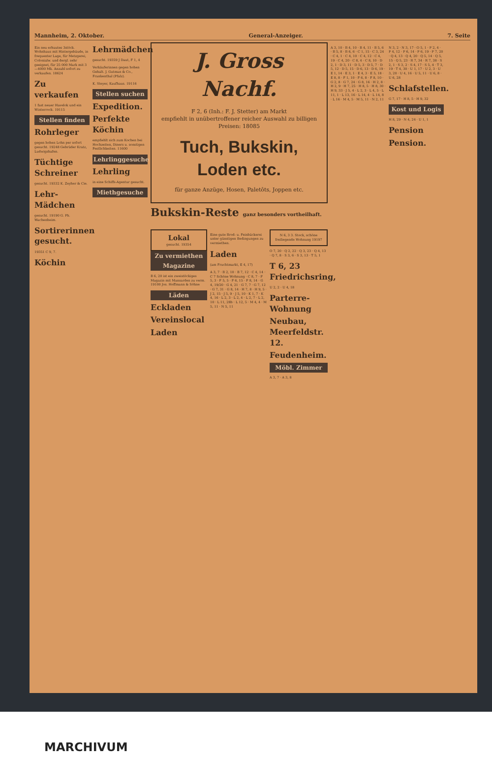Mannheim, 2. Oktober. General-Anzeiger. 7. Seite
Ein neu erbautes 3stöck. Wohnhaus mit Hintergebäude, in frequenter Lage, für Metzgerei, Colonialw. und dergl. sehr geeignet, für 25 000 Mark mit 3—4000 Mk. Anzahl sofort zu verkaufen. 18624
Zu verkaufen
1 fast neuer Havelok und ein Winterrock. 19115
Stellen finden
Rohrleger
gegen hohen Lohn per sofort gesucht. 19248 Gebrüder Kratz, Ludwigshafen.
Tüchtige Schreiner
gesucht. 19332 K. Zeyher & Cie.
Lehr-Mädchen
gesucht. 19190 G. Ph. Wachenheim.
Sortirerinnen gesucht.
19351 C 9, 7.
Köchin
Lehrmädchen
gesucht. 19359 J Daut, F 1, 4
Verkäuferinnen gegen hohen Gehalt. J. Gutman & Co., Frankenthal (Pfalz).
K. Steyer, Kaufhaus. 19116
Stellen suchen
Expedition.
Perfekte Köchin
empfiehlt sich zum Kochen bei Hochzeiten, Diners u. sonstigen Festlichkeiten. 11600
Lehrlinggesuche
Lehrling
in eine Schiffs-Agentur gesucht.
Miethgesuche
J. Gross Nachf.
F 2, 6 (Inh.: F. J. Stetter) am Markt
empfiehlt in unübertroffener reicher Auswahl zu billigen Preisen: 18085
Tuch, Bukskin, Loden etc.
für ganze Anzüge, Hosen, Paletôts, Joppen etc.
Bukskin-Reste ganz besonders vortheilhaft.
Lokal
gesucht. 19354
Zu vermiethen
Magazine
B 6, 20 ist ein zweistöckiges Magazin mit Mansarden zu verm. 19100 Jos. Hoffmann & Söhne
Läden
Eckladen
Vereinslocal
Laden
Eine gute Brod- u. Feinbäckerei unter günstigen Bedingungen zu vermiethen.
Laden
(am Fruchtmarkt, E 4, 17)
A 3, 7 · B 2, 10 · B 7, 12 · C 4, 14 · C 7 Schöne Wohnung · C 8, 7 · F 5, 3 · F 5, 5 · F 6, 15 · F 8, 14 · G 4, 19/20 · G 4, 21 · G 7, 7 · G 7, 12 · G 7, 31 · G 8, 14 · H 7, 8 · H 9, 5 · J 2, 15 · J 5, 9 · J 5, 10 · K 1, 7 · K 4, 16 · L 2, 3 · L 2, 4 · L 2, 7 · L 2, 10 · L 11, 28b · L 12, 5 · M 4, 4 · M 5, 11 · N 5, 11
N 6, 3 3. Stock, schöne freiliegende Wohnung 19197
O 7, 20 · Q 2, 22 · Q 3, 23 · Q 4, 13 · Q 7, 8 · S 3, 6 · S 3, 13 · T 5, 1
T 6, 23 Friedrichsring,
U 2, 2 · U 4, 18
Parterre-Wohnung
Neubau, Meerfeldstr. 12.
Feudenheim.
Möbl. Zimmer
A 3, 7 · A 3, 8
A 3, 10 · B 4, 10 · B 4, 11 · B 5, 6 · B 5, 8 · B 6, 6 · C 1, 15 · C 3, 24 · C 4, 1 · C 4, 10 · C 4, 12 · C 4, 19 · C 4, 20 · C 8, 4 · C 8, 10 · D 2, 1 · D 3, 11 · D 5, 3 · D 5, 7 · D 5, 12 · D 5, 15 · D 6, 13 · D 6, 19 · E 1, 14 · E 3, 1 · E 4, 3 · E 5, 18 · E 8, 8 · F 1, 10 · F 6, 8 · F 8, 10 · G 2, 8 · G 7, 24 · G 8, 16 · H 2, 8 · H 2, 9 · H 7, 25 · H 8, 5 · H 8, 30 · H 9, 33 · J 5, 4 · L 2, 3 · L 4, 5 · L 11, 1 · L 13, 16 · L 14, 4 · L 14, 8 · L 16 · M 4, 5 · M 5, 11 · N 2, 11
N 3, 2 · N 3, 17 · O 5, 1 · P 2, 4 · P 4, 12 · P 6, 14 · P 6, 19 · P 7, 20 · Q 4, 13 · Q 4, 20 · Q 5, 14 · Q 5, 15 · Q 5, 23 · R 7, 34 · R 7, 38 · S 2, 1 · S 3, 2 · S 4, 17 · S 5, 4 · T 3, 19 · T 4, 30 · U 1, 17 · U 2, 3 · U 3, 20 · U 4, 16 · U 5, 11 · U 6, 8 · U 6, 28
Schlafstellen.
G 7, 17 · H 8, 5 · H 9, 32
Kost und Logis
H 8, 29 · N 4, 24 · U 1, 1
Pension
Pension.
MARCHIVUM